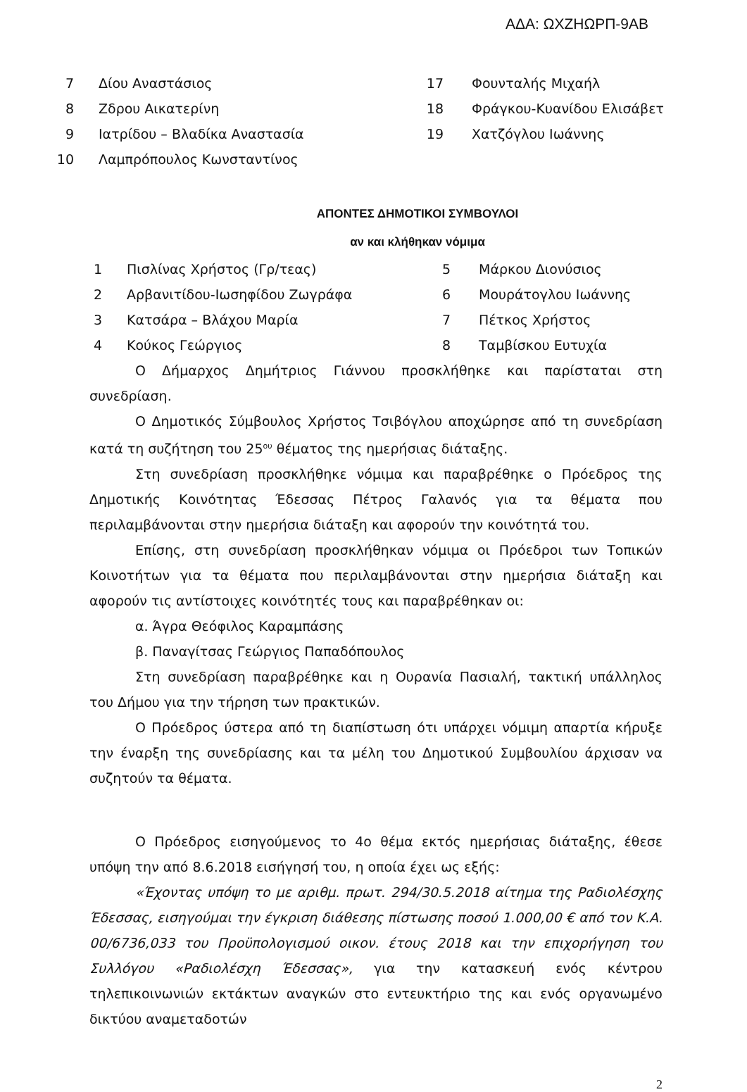ΑΔΑ: ΩΧΖΗΩΡΠ-9ΑΒ
7 Δίου Αναστάσιος 17 Φουνταλής Μιχαήλ
8 Ζδρου Αικατερίνη 18 Φράγκου-Κυανίδου Ελισάβετ
9 Ιατρίδου – Βλαδίκα Αναστασία 19 Χατζόγλου Ιωάννης
10 Λαμπρόπουλος Κωνσταντίνος
ΑΠΟΝΤΕΣ ΔΗΜΟΤΙΚΟΙ ΣΥΜΒΟΥΛΟΙ
αν και κλήθηκαν νόμιμα
1 Πισλίνας Χρήστος (Γρ/τεας) 5 Μάρκου Διονύσιος
2 Αρβανιτίδου-Ιωσηφίδου Ζωγράφα 6 Μουράτογλου Ιωάννης
3 Κατσάρα – Βλάχου Μαρία 7 Πέτκος Χρήστος
4 Κούκος Γεώργιος 8 Ταμβίσκου Ευτυχία
Ο Δήμαρχος Δημήτριος Γιάννου προσκλήθηκε και παρίσταται στη συνεδρίαση.
Ο Δημοτικός Σύμβουλος Χρήστος Τσιβόγλου αποχώρησε από τη συνεδρίαση κατά τη συζήτηση του 25<sup>ου</sup> θέματος της ημερήσιας διάταξης.
Στη συνεδρίαση προσκλήθηκε νόμιμα και παραβρέθηκε ο Πρόεδρος της Δημοτικής Κοινότητας Έδεσσας Πέτρος Γαλανός για τα θέματα που περιλαμβάνονται στην ημερήσια διάταξη και αφορούν την κοινότητά του.
Επίσης, στη συνεδρίαση προσκλήθηκαν νόμιμα οι Πρόεδροι των Τοπικών Κοινοτήτων για τα θέματα που περιλαμβάνονται στην ημερήσια διάταξη και αφορούν τις αντίστοιχες κοινότητές τους και παραβρέθηκαν οι:
α. Άγρα Θεόφιλος Καραμπάσης
β. Παναγίτσας Γεώργιος Παπαδόπουλος
Στη συνεδρίαση παραβρέθηκε και η Ουρανία Πασιαλή, τακτική υπάλληλος του Δήμου για την τήρηση των πρακτικών.
Ο Πρόεδρος ύστερα από τη διαπίστωση ότι υπάρχει νόμιμη απαρτία κήρυξε την έναρξη της συνεδρίασης και τα μέλη του Δημοτικού Συμβουλίου άρχισαν να συζητούν τα θέματα.
Ο Πρόεδρος εισηγούμενος το 4ο θέμα εκτός ημερήσιας διάταξης, έθεσε υπόψη την από 8.6.2018 εισήγησή του, η οποία έχει ως εξής:
«Έχοντας υπόψη το με αριθμ. πρωτ. 294/30.5.2018 αίτημα της Ραδιολέσχης Έδεσσας, εισηγούμαι την έγκριση διάθεσης πίστωσης ποσού 1.000,00 € από τον Κ.Α. 00/6736,033 του Προϋπολογισμού οικον. έτους 2018 και την επιχορήγηση του Συλλόγου «Ραδιολέσχη Έδεσσας», για την κατασκευή ενός κέντρου τηλεπικοινωνιών εκτάκτων αναγκών στο εντευκτήριο της και ενός οργανωμένο δικτύου αναμεταδοτών
2